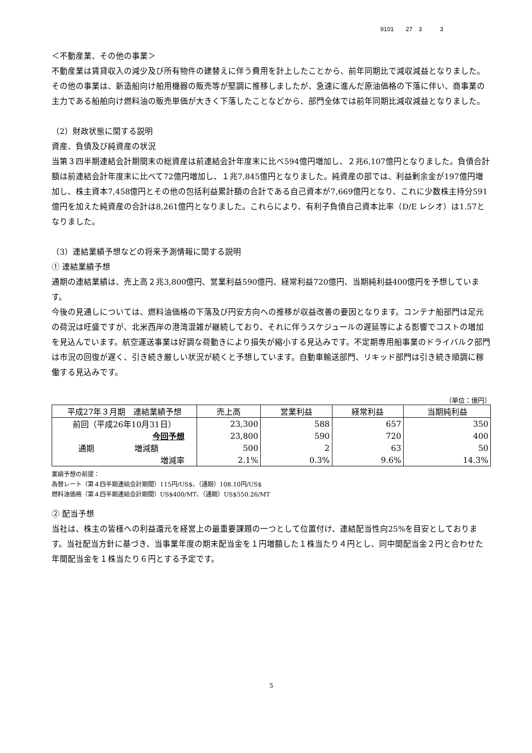9101　　27　3　　　3
＜不動産業、その他の事業＞
不動産業は賃貸収入の減少及び所有物件の建替えに伴う費用を計上したことから、前年同期比で減収減益となりました。
その他の事業は、新造船向け舶用機器の販売等が堅調に推移しましたが、急速に進んだ原油価格の下落に伴い、商事業の主力である船舶向け燃料油の販売単価が大きく下落したことなどから、部門全体では前年同期比減収減益となりました。
（2）財政状態に関する説明
資産、負債及び純資産の状況
当第３四半期連結会計期間末の総資産は前連結会計年度末に比べ594億円増加し、２兆6,107億円となりました。負債合計額は前連結会計年度末に比べて72億円増加し、１兆7,845億円となりました。純資産の部では、利益剰余金が197億円増加し、株主資本7,458億円とその他の包括利益累計額の合計である自己資本が7,669億円となり、これに少数株主持分591億円を加えた純資産の合計は8,261億円となりました。これらにより、有利子負債自己資本比率（D/E レシオ）は1.57となりました。
（3）連結業績予想などの将来予測情報に関する説明
① 連結業績予想
通期の連結業績は、売上高２兆3,800億円、営業利益590億円、経常利益720億円、当期純利益400億円を予想しています。
今後の見通しについては、燃料油価格の下落及び円安方向への推移が収益改善の要因となります。コンテナ船部門は足元の荷況は旺盛ですが、北米西岸の港湾混雑が継続しており、それに伴うスケジュールの遅延等による影響でコストの増加を見込んでいます。航空運送事業は好調な荷動きにより損失が縮小する見込みです。不定期専用船事業のドライバルク部門は市況の回復が遅く、引き続き厳しい状況が続くと予想しています。自動車輸送部門、リキッド部門は引き続き順調に稼働する見込みです。
（単位：億円）
| 平成27年３月期 連結業績予想 | 売上高 | 営業利益 | 経常利益 | 当期純利益 |
| --- | --- | --- | --- | --- |
| 前回（平成26年10月31日） | 23,300 | 588 | 657 | 350 |
| 今回予想 | 23,800 | 590 | 720 | 400 |
| 通期 増減額 | 500 | 2 | 63 | 50 |
| 増減率 | 2.1% | 0.3% | 9.6% | 14.3% |
業績予想の前提：
為替レート（第４四半期連結会計期間）115円/US$、（通期）108.10円/US$
燃料油価格（第４四半期連結会計期間）US$400/MT、（通期）US$550.26/MT
② 配当予想
当社は、株主の皆様への利益還元を経営上の最重要課題の一つとして位置付け、連結配当性向25%を目安としております。当社配当方針に基づき、当事業年度の期末配当金を１円増額した１株当たり４円とし、同中間配当金２円と合わせた年間配当金を１株当たり６円とする予定です。
5